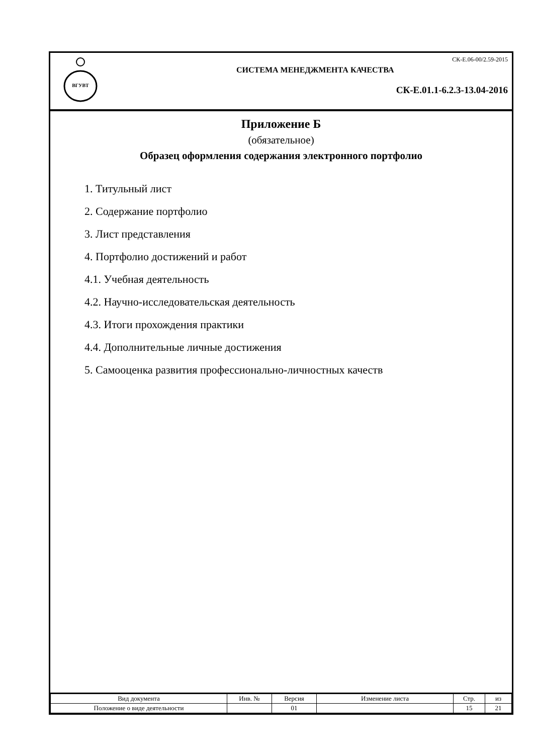ВГУВТ
СК-Е.06-00/2.59-2015
СИСТЕМА МЕНЕДЖМЕНТА КАЧЕСТВА
СК-Е.01.1-6.2.3-13.04-2016
Приложение Б
(обязательное)
Образец оформления содержания электронного портфолио
1. Титульный лист
2. Содержание портфолио
3. Лист представления
4. Портфолио достижений и работ
4.1. Учебная деятельность
4.2. Научно-исследовательская деятельность
4.3. Итоги прохождения практики
4.4. Дополнительные личные достижения
5. Самооценка развития профессионально-личностных качеств
| Вид документа | Инв. № | Версия | Изменение листа | Стр. | из |
| Положение о виде деятельности | | 01 | | 15 | 21 |